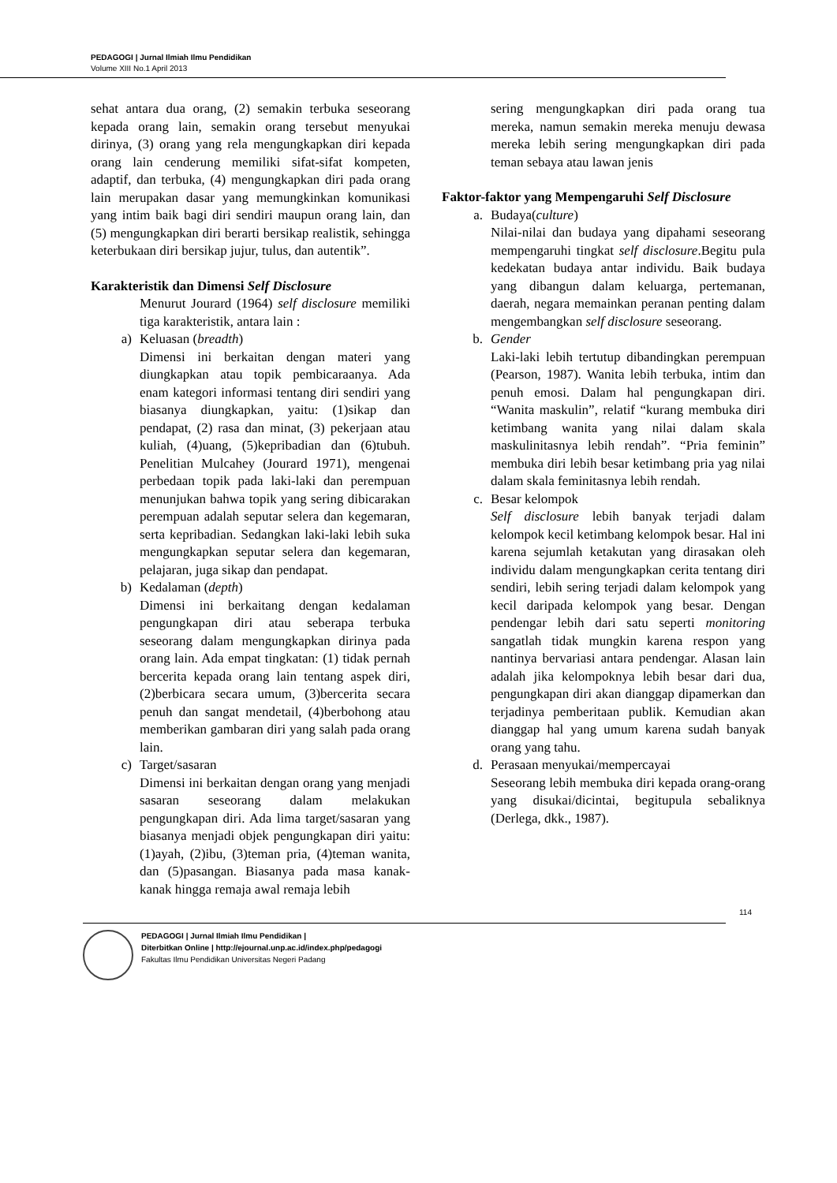PEDAGOGI | Jurnal Ilmiah Ilmu Pendidikan
Volume XIII No.1 April 2013
sehat antara dua orang, (2) semakin terbuka seseorang kepada orang lain, semakin orang tersebut menyukai dirinya, (3) orang yang rela mengungkapkan diri kepada orang lain cenderung memiliki sifat-sifat kompeten, adaptif, dan terbuka, (4) mengungkapkan diri pada orang lain merupakan dasar yang memungkinkan komunikasi yang intim baik bagi diri sendiri maupun orang lain, dan (5) mengungkapkan diri berarti bersikap realistik, sehingga keterbukaan diri bersikap jujur, tulus, dan autentik”.
Karakteristik dan Dimensi Self Disclosure
Menurut Jourard (1964) self disclosure memiliki tiga karakteristik, antara lain :
a) Keluasan (breadth)
Dimensi ini berkaitan dengan materi yang diungkapkan atau topik pembicaraanya. Ada enam kategori informasi tentang diri sendiri yang biasanya diungkapkan, yaitu: (1)sikap dan pendapat, (2) rasa dan minat, (3) pekerjaan atau kuliah, (4)uang, (5)kepribadian dan (6)tubuh. Penelitian Mulcahey (Jourard 1971), mengenai perbedaan topik pada laki-laki dan perempuan menunjukan bahwa topik yang sering dibicarakan perempuan adalah seputar selera dan kegemaran, serta kepribadian. Sedangkan laki-laki lebih suka mengungkapkan seputar selera dan kegemaran, pelajaran, juga sikap dan pendapat.
b) Kedalaman (depth)
Dimensi ini berkaitang dengan kedalaman pengungkapan diri atau seberapa terbuka seseorang dalam mengungkapkan dirinya pada orang lain. Ada empat tingkatan: (1) tidak pernah bercerita kepada orang lain tentang aspek diri, (2)berbicara secara umum, (3)bercerita secara penuh dan sangat mendetail, (4)berbohong atau memberikan gambaran diri yang salah pada orang lain.
c) Target/sasaran
Dimensi ini berkaitan dengan orang yang menjadi sasaran seseorang dalam melakukan pengungkapan diri. Ada lima target/sasaran yang biasanya menjadi objek pengungkapan diri yaitu: (1)ayah, (2)ibu, (3)teman pria, (4)teman wanita, dan (5)pasangan. Biasanya pada masa kanak-kanak hingga remaja awal remaja lebih
sering mengungkapkan diri pada orang tua mereka, namun semakin mereka menuju dewasa mereka lebih sering mengungkapkan diri pada teman sebaya atau lawan jenis
Faktor-faktor yang Mempengaruhi Self Disclosure
a. Budaya(culture)
Nilai-nilai dan budaya yang dipahami seseorang mempengaruhi tingkat self disclosure.Begitu pula kedekatan budaya antar individu. Baik budaya yang dibangun dalam keluarga, pertemanan, daerah, negara memainkan peranan penting dalam mengembangkan self disclosure seseorang.
b. Gender
Laki-laki lebih tertutup dibandingkan perempuan (Pearson, 1987). Wanita lebih terbuka, intim dan penuh emosi. Dalam hal pengungkapan diri. “Wanita maskulin”, relatif “kurang membuka diri ketimbang wanita yang nilai dalam skala maskulinitasnya lebih rendah”. “Pria feminin” membuka diri lebih besar ketimbang pria yag nilai dalam skala feminitasnya lebih rendah.
c. Besar kelompok
Self disclosure lebih banyak terjadi dalam kelompok kecil ketimbang kelompok besar. Hal ini karena sejumlah ketakutan yang dirasakan oleh individu dalam mengungkapkan cerita tentang diri sendiri, lebih sering terjadi dalam kelompok yang kecil daripada kelompok yang besar. Dengan pendengar lebih dari satu seperti monitoring sangatlah tidak mungkin karena respon yang nantinya bervariasi antara pendengar. Alasan lain adalah jika kelompoknya lebih besar dari dua, pengungkapan diri akan dianggap dipamerkan dan terjadinya pemberitaan publik. Kemudian akan dianggap hal yang umum karena sudah banyak orang yang tahu.
d. Perasaan menyukai/mempercayai
Seseorang lebih membuka diri kepada orang-orang yang disukai/dicintai, begitupula sebaliknya (Derlega, dkk., 1987).
114
PEDAGOGI | Jurnal Ilmiah Ilmu Pendidikan |
Diterbitkan Online | http://ejournal.unp.ac.id/index.php/pedagogi
Fakultas Ilmu Pendidikan Universitas Negeri Padang